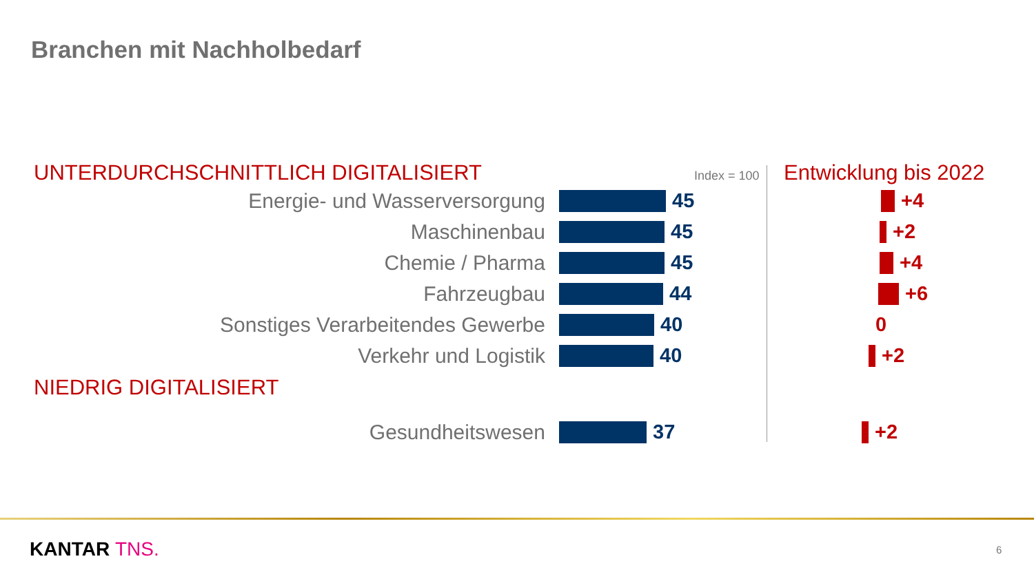Branchen mit Nachholbedarf
UNTERDURCHSCHNITTLICH DIGITALISIERT Index = 100 Entwicklung bis 2022
Energie- und Wasserversorgung 45 +4
Maschinenbau 45 +2
Chemie / Pharma 45 +4
Fahrzeugbau 44 +6
Sonstiges Verarbeitendes Gewerbe 40 0
Verkehr und Logistik 40 +2
NIEDRIG DIGITALISIERT
Gesundheitswesen 37 +2
KANTAR TNS. 6